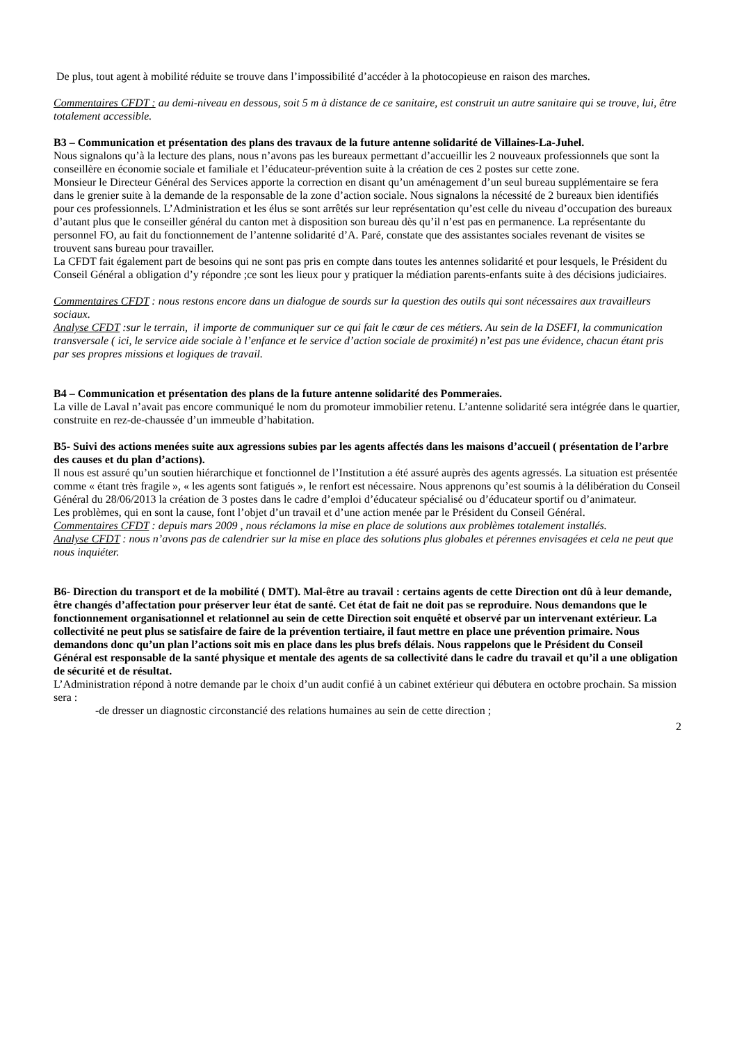De plus, tout agent à mobilité réduite se trouve dans l’impossibilité d’accéder à la photocopieuse en raison des marches.
Commentaires CFDT : au demi-niveau en dessous, soit 5 m à distance de ce sanitaire, est construit un autre sanitaire qui se trouve, lui, être totalement accessible.
B3 – Communication et présentation des plans des travaux de la future antenne solidarité de Villaines-La-Juhel.
Nous signalons qu’à la lecture des plans, nous n’avons pas les bureaux permettant d’accueillir les 2 nouveaux professionnels que sont la conseillère en économie sociale et familiale et l’éducateur-prévention suite à la création de ces 2 postes sur cette zone.
Monsieur le Directeur Général des Services apporte la correction en disant qu’un aménagement d’un seul bureau supplémentaire se fera dans le grenier suite à la demande de la responsable de la zone d’action sociale. Nous signalons la nécessité de 2 bureaux bien identifiés pour ces professionnels. L’Administration et les élus se sont arrêtés sur leur représentation qu’est celle du niveau d’occupation des bureaux d’autant plus que le conseiller général du canton met à disposition son bureau dès qu’il n’est pas en permanence. La représentante du personnel FO, au fait du fonctionnement de l’antenne solidarité d’A. Paré, constate que des assistantes sociales revenant de visites se trouvent sans bureau pour travailler.
La CFDT fait également part de besoins qui ne sont pas pris en compte dans toutes les antennes solidarité et pour lesquels, le Président du Conseil Général a obligation d’y répondre ;ce sont les lieux pour y pratiquer la médiation parents-enfants suite à des décisions judiciaires.
Commentaires CFDT : nous restons encore dans un dialogue de sourds sur la question des outils qui sont nécessaires aux travailleurs sociaux.
Analyse CFDT :sur le terrain, il importe de communiquer sur ce qui fait le cœur de ces métiers. Au sein de la DSEFI, la communication transversale ( ici, le service aide sociale à l’enfance et le service d’action sociale de proximité) n’est pas une évidence, chacun étant pris par ses propres missions et logiques de travail.
B4 – Communication et présentation des plans de la future antenne solidarité des Pommeraies.
La ville de Laval n’avait pas encore communiqué le nom du promoteur immobilier retenu. L’antenne solidarité sera intégrée dans le quartier, construite en rez-de-chaussée d’un immeuble d’habitation.
B5- Suivi des actions menées suite aux agressions subies par les agents affectés dans les maisons d’accueil ( présentation de l’arbre des causes et du plan d’actions).
Il nous est assuré qu’un soutien hiérarchique et fonctionnel de l’Institution a été assuré auprès des agents agressés. La situation est présentée comme « étant très fragile », « les agents sont fatigués », le renfort est nécessaire. Nous apprenons qu’est soumis à la délibération du Conseil Général du 28/06/2013 la création de 3 postes dans le cadre d’emploi d’éducateur spécialisé ou d’éducateur sportif ou d’animateur.
Les problèmes, qui en sont la cause, font l’objet d’un travail et d’une action menée par le Président du Conseil Général.
Commentaires CFDT : depuis mars 2009 , nous réclamons la mise en place de solutions aux problèmes totalement installés.
Analyse CFDT : nous n’avons pas de calendrier sur la mise en place des solutions plus globales et pérennes envisagées et cela ne peut que nous inquiéter.
B6- Direction du transport et de la mobilité ( DMT). Mal-être au travail : certains agents de cette Direction ont dû à leur demande, être changés d’affectation pour préserver leur état de santé. Cet état de fait ne doit pas se reproduire. Nous demandons que le fonctionnement organisationnel et relationnel au sein de cette Direction soit enquêté et observé par un intervenant extérieur. La collectivité ne peut plus se satisfaire de faire de la prévention tertiaire, il faut mettre en place une prévention primaire. Nous demandons donc qu’un plan l’actions soit mis en place dans les plus brefs délais. Nous rappelons que le Président du Conseil Général est responsable de la santé physique et mentale des agents de sa collectivité dans le cadre du travail et qu’il a une obligation de sécurité et de résultat.
L’Administration répond à notre demande par le choix d’un audit confié à un cabinet extérieur qui débutera en octobre prochain. Sa mission sera :
-de dresser un diagnostic circonstancié des relations humaines au sein de cette direction ;
2